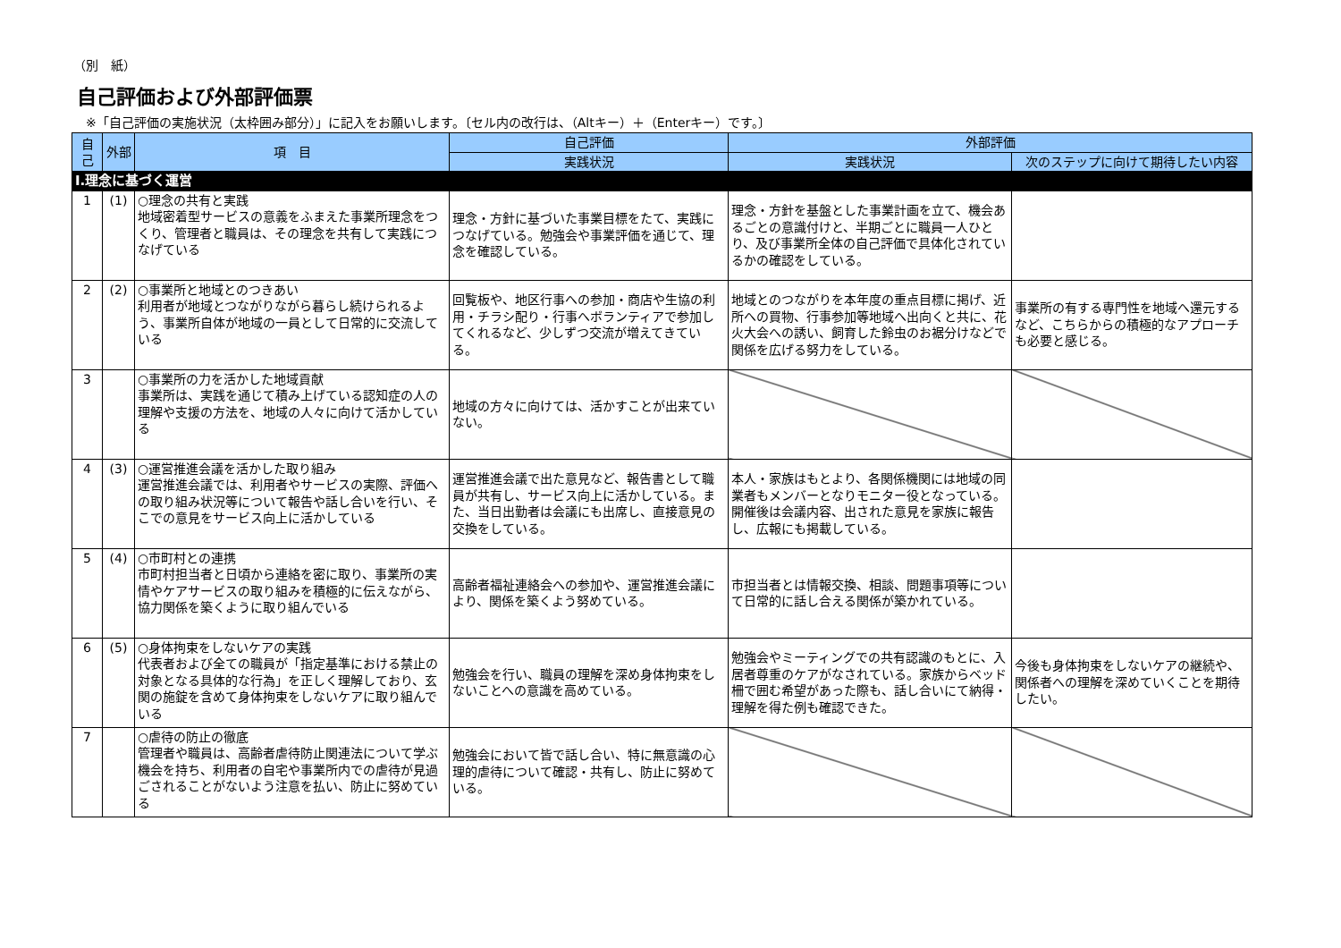（別　紙）
自己評価および外部評価票
※「自己評価の実施状況（太枠囲み部分）」に記入をお願いします。〔セル内の改行は、（Altキー）＋（Enterキー）です。〕
| 自己 | 外部 | 項 目 | 自己評価 | 外部評価 | |
| --- | --- | --- | --- | --- | --- |
| | | | 実践状況 | 実践状況 | 次のステップに向けて期待したい内容 |
| Ⅰ.理念に基づく運営 | | | | | |
| 1 | (1) | ○理念の共有と実践 地域密着型サービスの意義をふまえた事業所理念をつくり、管理者と職員は、その理念を共有して実践につなげている | 理念・方針に基づいた事業目標をたて、実践につなげている。勉強会や事業評価を通じて、理念を確認している。 | 理念・方針を基盤とした事業計画を立て、機会あるごとの意識付けと、半期ごとに職員一人ひとり、及び事業所全体の自己評価で具体化されているかの確認をしている。 | |
| 2 | (2) | ○事業所と地域とのつきあい 利用者が地域とつながりながら暮らし続けられるよう、事業所自体が地域の一員として日常的に交流している | 回覧板や、地区行事への参加・商店や生協の利用・チラシ配り・行事へボランティアで参加してくれるなど、少しずつ交流が増えてきている。 | 地域とのつながりを本年度の重点目標に掲げ、近所への買物、行事参加等地域へ出向くと共に、花火大会への誘い、飼育した鈴虫のお裾分けなどで関係を広げる努力をしている。 | 事業所の有する専門性を地域へ還元するなど、こちらからの積極的なアプローチも必要と感じる。 |
| 3 | | ○事業所の力を活かした地域貢献 事業所は、実践を通じて積み上げている認知症の人の理解や支援の方法を、地域の人々に向けて活かしている | 地域の方々に向けては、活かすことが出来ていない。 | | |
| 4 | (3) | ○運営推進会議を活かした取り組み 運営推進会議では、利用者やサービスの実際、評価への取り組み状況等について報告や話し合いを行い、そこでの意見をサービス向上に活かしている | 運営推進会議で出た意見など、報告書として職員が共有し、サービス向上に活かしている。また、当日出勤者は会議にも出席し、直接意見の交換をしている。 | 本人・家族はもとより、各関係機関には地域の同業者もメンバーとなりモニター役となっている。開催後は会議内容、出された意見を家族に報告し、広報にも掲載している。 | |
| 5 | (4) | ○市町村との連携 市町村担当者と日頃から連絡を密に取り、事業所の実情やケアサービスの取り組みを積極的に伝えながら、協力関係を築くように取り組んでいる | 高齢者福祉連絡会への参加や、運営推進会議により、関係を築くよう努めている。 | 市担当者とは情報交換、相談、問題事項等について日常的に話し合える関係が築かれている。 | |
| 6 | (5) | ○身体拘束をしないケアの実践 代表者および全ての職員が「指定基準における禁止の対象となる具体的な行為」を正しく理解しており、玄関の施錠を含めて身体拘束をしないケアに取り組んでいる | 勉強会を行い、職員の理解を深め身体拘束をしないことへの意識を高めている。 | 勉強会やミーティングでの共有認識のもとに、入居者尊重のケアがなされている。家族からベッド柵で囲む希望があった際も、話し合いにて納得・理解を得た例も確認できた。 | 今後も身体拘束をしないケアの継続や、関係者への理解を深めていくことを期待したい。 |
| 7 | | ○虐待の防止の徹底 管理者や職員は、高齢者虐待防止関連法について学ぶ機会を持ち、利用者の自宅や事業所内での虐待が見過ごされることがないよう注意を払い、防止に努めている | 勉強会において皆で話し合い、特に無意識の心理的虐待について確認・共有し、防止に努めている。 | | |